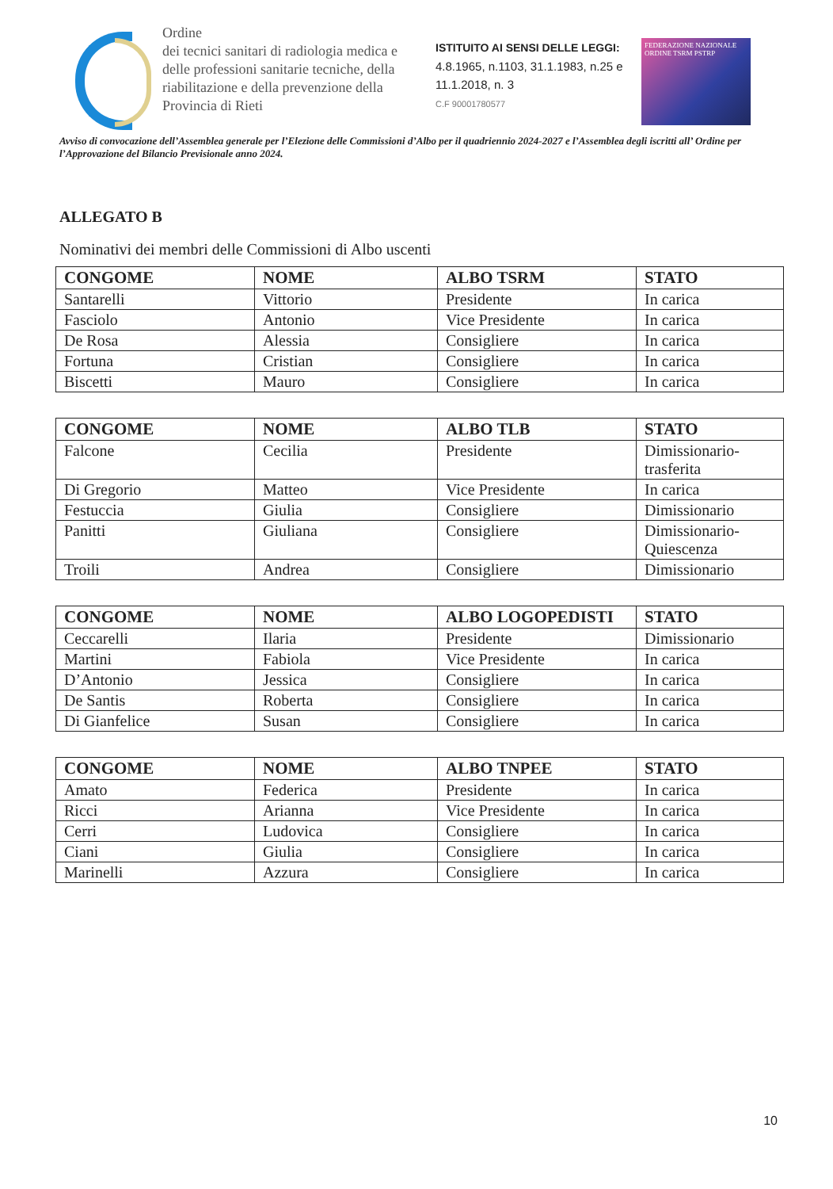Ordine
dei tecnici sanitari di radiologia medica e delle professioni sanitarie tecniche, della riabilitazione e della prevenzione della Provincia di Rieti
ISTITUITO AI SENSI DELLE LEGGI:
4.8.1965, n.1103, 31.1.1983, n.25 e 11.1.2018, n. 3
C.F 90001780577
FEDERAZIONE NAZIONALE
ORDINE TSRM PSTRP
Avviso di convocazione dell’Assemblea generale per l’Elezione delle Commissioni d’Albo per il quadriennio 2024-2027 e l’Assemblea degli iscritti all’ Ordine per l’Approvazione del Bilancio Previsionale anno 2024.
ALLEGATO B
Nominativi dei membri delle Commissioni di Albo uscenti
| CONGOME | NOME | ALBO TSRM | STATO |
| --- | --- | --- | --- |
| Santarelli | Vittorio | Presidente | In carica |
| Fasciolo | Antonio | Vice Presidente | In carica |
| De Rosa | Alessia | Consigliere | In carica |
| Fortuna | Cristian | Consigliere | In carica |
| Biscetti | Mauro | Consigliere | In carica |
| CONGOME | NOME | ALBO TLB | STATO |
| --- | --- | --- | --- |
| Falcone | Cecilia | Presidente | Dimissionario-trasferita |
| Di Gregorio | Matteo | Vice Presidente | In carica |
| Festuccia | Giulia | Consigliere | Dimissionario |
| Panitti | Giuliana | Consigliere | Dimissionario-Quiescenza |
| Troili | Andrea | Consigliere | Dimissionario |
| CONGOME | NOME | ALBO LOGOPEDISTI | STATO |
| --- | --- | --- | --- |
| Ceccarelli | Ilaria | Presidente | Dimissionario |
| Martini | Fabiola | Vice Presidente | In carica |
| D’Antonio | Jessica | Consigliere | In carica |
| De Santis | Roberta | Consigliere | In carica |
| Di Gianfelice | Susan | Consigliere | In carica |
| CONGOME | NOME | ALBO TNPEE | STATO |
| --- | --- | --- | --- |
| Amato | Federica | Presidente | In carica |
| Ricci | Arianna | Vice Presidente | In carica |
| Cerri | Ludovica | Consigliere | In carica |
| Ciani | Giulia | Consigliere | In carica |
| Marinelli | Azzura | Consigliere | In carica |
10